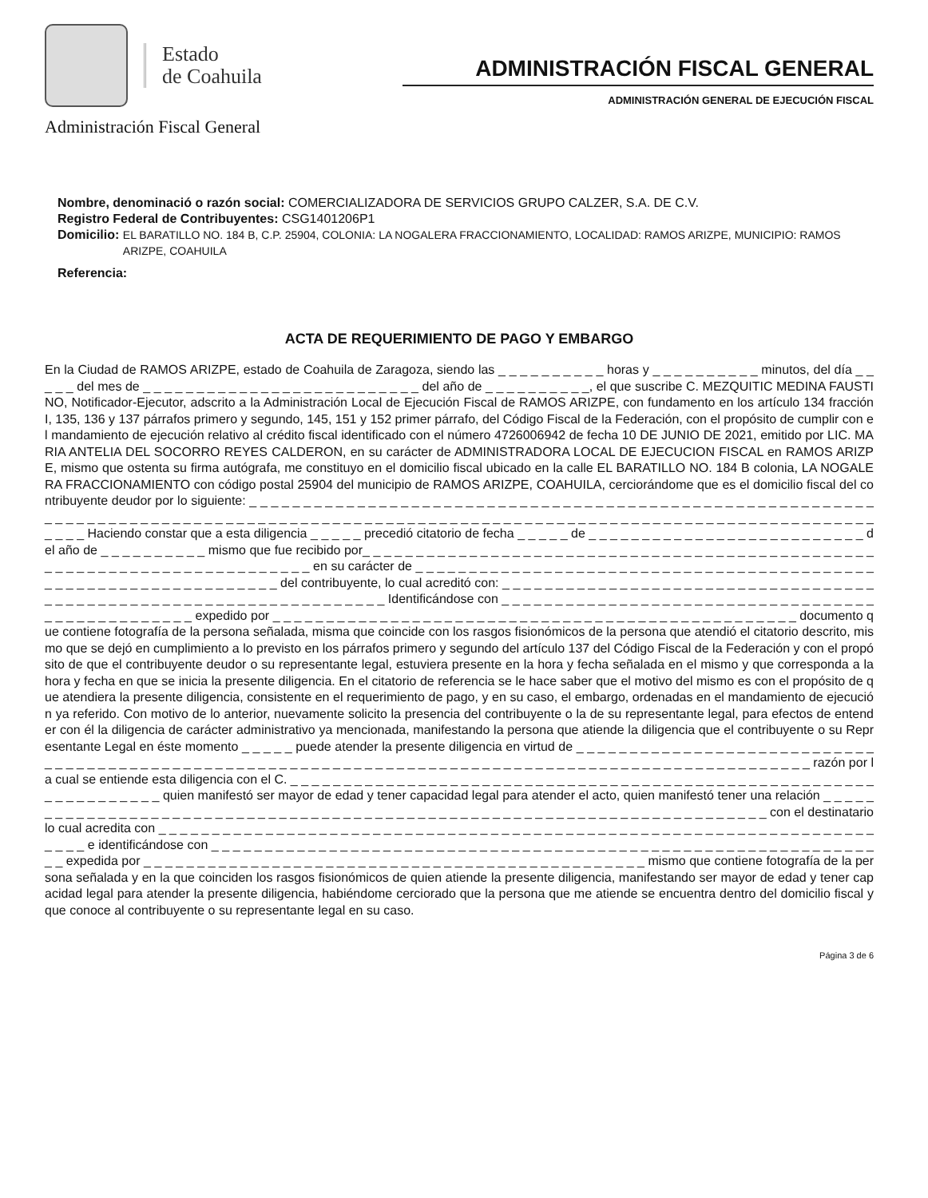Estado
de Coahuila
Administración Fiscal General
ADMINISTRACIÓN FISCAL GENERAL
ADMINISTRACIÓN GENERAL DE EJECUCIÓN FISCAL
Nombre, denominació o razón social: COMERCIALIZADORA DE SERVICIOS GRUPO CALZER, S.A. DE C.V.
Registro Federal de Contribuyentes: CSG1401206P1
Domicilio: EL BARATILLO NO. 184 B, C.P. 25904, COLONIA: LA NOGALERA FRACCIONAMIENTO, LOCALIDAD: RAMOS ARIZPE, MUNICIPIO: RAMOS ARIZPE, COAHUILA
Referencia:
ACTA DE REQUERIMIENTO DE PAGO Y EMBARGO
En la Ciudad de RAMOS ARIZPE, estado de Coahuila de Zaragoza, siendo las _ _ _ _ _ _ _ _ _ _ horas y _ _ _ _ _ _ _ _ _ _ minutos, del día _ _ _ _ _ del mes de _ _ _ _ _ _ _ _ _ _ _ _ _ _ _ _ _ _ _ _ _ _ _ _ _ _ del año de _ _ _ _ _ _ _ _ _ _, el que suscribe C. MEZQUITIC MEDINA FAUSTINO, Notificador-Ejecutor, adscrito a la Administración Local de Ejecución Fiscal de RAMOS ARIZPE, con fundamento en los artículo 134 fracción I, 135, 136 y 137 párrafos primero y segundo, 145, 151 y 152 primer párrafo, del Código Fiscal de la Federación, con el propósito de cumplir con el mandamiento de ejecución relativo al crédito fiscal identificado con el número 4726006942 de fecha 10 DE JUNIO DE 2021, emitido por LIC. MARIA ANTELIA DEL SOCORRO REYES CALDERON, en su carácter de ADMINISTRADORA LOCAL DE EJECUCION FISCAL en RAMOS ARIZPE, mismo que ostenta su firma autógrafa, me constituyo en el domicilio fiscal ubicado en la calle EL BARATILLO NO. 184 B colonia, LA NOGALERA FRACCIONAMIENTO con código postal 25904 del municipio de RAMOS ARIZPE, COAHUILA, cerciorándome que es el domicilio fiscal del contribuyente deudor por lo siguiente: _ _ _ _ _ _ _ _ _ _ _ _ _ _ _ _ _ _ _ _ _ _ _ _ _ _ _ _ _ _ _ _ _ _ _ _ _ _ _ _ _ _ _ _ _ _ _ _ _ _ _ _ _ _ _ _ _ _ _ _ _ _ _ _ _ _ _ _ _ _ _ _ _ _ _ _ _ _ _ _ _ _ _ _ _ _ _ _ _ _ _ _ _ _ _ _ _ _ _ _ _ _ _ _ _ _ _ _ _ _ _ _ _ _ _ _ _ _ _ _ _ _ _ _ _ _ _ _ _ _ _ _ _ _ _ _ _ _ _ _ Haciendo constar que a esta diligencia _ _ _ _ _ precedió citatorio de fecha _ _ _ _ _ de _ _ _ _ _ _ _ _ _ _ _ _ _ _ _ _ _ _ _ _ _ _ _ _ _ _ del año de _ _ _ _ _ _ _ _ _ _ mismo que fue recibido por_ _ _ _ _ _ _ _ _ _ _ _ _ _ _ _ _ _ _ _ _ _ _ _ _ _ _ _ _ _ _ _ _ _ _ _ _ _ _ _ _ _ _ _ _ _ _ _ _ _ _ _ _ _ _ _ _ _ _ _ _ _ _ _ _ _ _ _ _ _ _ _ _ en su carácter de _ _ _ _ _ _ _ _ _ _ _ _ _ _ _ _ _ _ _ _ _ _ _ _ _ _ _ _ _ _ _ _ _ _ _ _ _ _ _ _ _ _ _ _ _ _ _ _ _ _ _ _ _ _ _ _ _ _ _ _ _ _ _ _ _ del contribuyente, lo cual acreditó con: _ _ _ _ _ _ _ _ _ _ _ _ _ _ _ _ _ _ _ _ _ _ _ _ _ _ _ _ _ _ _ _ _ _ _ _ _ _ _ _ _ _ _ _ _ _ _ _ _ _ _ _ _ _ _ _ _ _ _ _ _ _ _ _ _ _ _ Identificándose con _ _ _ _ _ _ _ _ _ _ _ _ _ _ _ _ _ _ _ _ _ _ _ _ _ _ _ _ _ _ _ _ _ _ _ _ _ _ _ _ _ _ _ _ _ _ _ _ _ expedido por _ _ _ _ _ _ _ _ _ _ _ _ _ _ _ _ _ _ _ _ _ _ _ _ _ _ _ _ _ _ _ _ _ _ _ _ _ _ _ _ _ _ _ _ _ _ _ _ _ documento que contiene fotografía de la persona señalada, misma que coincide con los rasgos fisionómicos de la persona que atendió el citatorio descrito, mismo que se dejó en cumplimiento a lo previsto en los párrafos primero y segundo del artículo 137 del Código Fiscal de la Federación y con el propósito de que el contribuyente deudor o su representante legal, estuviera presente en la hora y fecha señalada en el mismo y que corresponda a la hora y fecha en que se inicia la presente diligencia. En el citatorio de referencia se le hace saber que el motivo del mismo es con el propósito de que atendiera la presente diligencia, consistente en el requerimiento de pago, y en su caso, el embargo, ordenadas en el mandamiento de ejecución ya referido. Con motivo de lo anterior, nuevamente solicito la presencia del contribuyente o la de su representante legal, para efectos de entender con él la diligencia de carácter administrativo ya mencionada, manifestando la persona que atiende la diligencia que el contribuyente o su Representante Legal en éste momento _ _ _ _ _ puede atender la presente diligencia en virtud de _ _ _ _ _ _ _ _ _ _ _ _ _ _ _ _ _ _ _ _ _ _ _ _ _ _ _ _ _ _ _ _ _ _ _ _ _ _ _ _ _ _ _ _ _ _ _ _ _ _ _ _ _ _ _ _ _ _ _ _ _ _ _ _ _ _ _ _ _ _ _ _ _ _ _ _ _ _ _ _ _ _ _ _ _ _ _ _ _ _ _ _ _ _ _ _ _ _ _ _ razón por la cual se entiende esta diligencia con el C. _ _ _ _ _ _ _ _ _ _ _ _ _ _ _ _ _ _ _ _ _ _ _ _ _ _ _ _ _ _ _ _ _ _ _ _ _ _ _ _ _ _ _ _ _ _ _ _ _ _ _ _ _ _ _ _ _ _ _ _ _ _ _ _ _ _ quien manifestó ser mayor de edad y tener capacidad legal para atender el acto, quien manifestó tener una relación _ _ _ _ _ _ _ _ _ _ _ _ _ _ _ _ _ _ _ _ _ _ _ _ _ _ _ _ _ _ _ _ _ _ _ _ _ _ _ _ _ _ _ _ _ _ _ _ _ _ _ _ _ _ _ _ _ _ _ _ _ _ _ _ _ _ _ _ _ _ _ _ _ con el destinatario lo cual acredita con _ _ _ _ _ _ _ _ _ _ _ _ _ _ _ _ _ _ _ _ _ _ _ _ _ _ _ _ _ _ _ _ _ _ _ _ _ _ _ _ _ _ _ _ _ _ _ _ _ _ _ _ _ _ _ _ _ _ _ _ _ _ _ _ _ _ _ _ _ _ _ e identificándose con _ _ _ _ _ _ _ _ _ _ _ _ _ _ _ _ _ _ _ _ _ _ _ _ _ _ _ _ _ _ _ _ _ _ _ _ _ _ _ _ _ _ _ _ _ _ _ _ _ _ _ _ _ _ _ _ _ _ _ _ _ _ _ _ expedida por _ _ _ _ _ _ _ _ _ _ _ _ _ _ _ _ _ _ _ _ _ _ _ _ _ _ _ _ _ _ _ _ _ _ _ _ _ _ _ _ _ _ _ _ _ _ _ mismo que contiene fotografía de la persona señalada y en la que coinciden los rasgos fisionómicos de quien atiende la presente diligencia, manifestando ser mayor de edad y tener capacidad legal para atender la presente diligencia, habiéndome cerciorado que la persona que me atiende se encuentra dentro del domicilio fiscal y que conoce al contribuyente o su representante legal en su caso.
Página 3 de 6